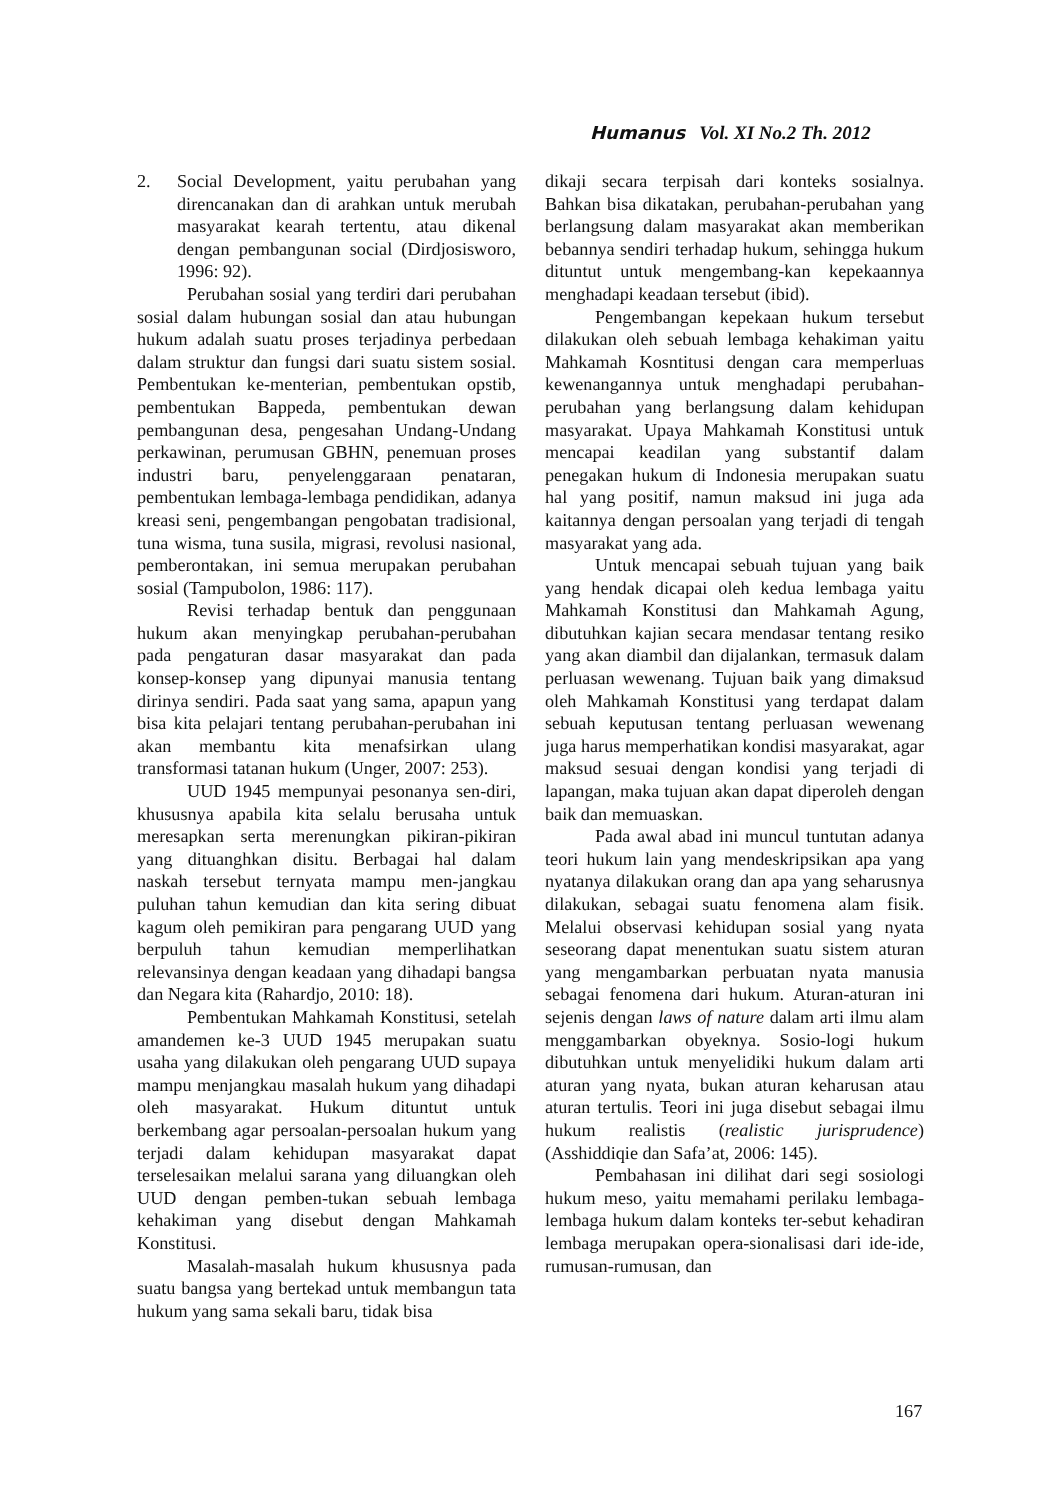Humanus Vol. XI No.2 Th. 2012
2. Social Development, yaitu perubahan yang direncanakan dan di arahkan untuk merubah masyarakat kearah tertentu, atau dikenal dengan pembangunan social (Dirdjosisworo, 1996: 92).
Perubahan sosial yang terdiri dari perubahan sosial dalam hubungan sosial dan atau hubungan hukum adalah suatu proses terjadinya perbedaan dalam struktur dan fungsi dari suatu sistem sosial. Pembentukan ke-menterian, pembentukan opstib, pembentukan Bappeda, pembentukan dewan pembangunan desa, pengesahan Undang-Undang perkawinan, perumusan GBHN, penemuan proses industri baru, penyelenggaraan penataran, pembentukan lembaga-lembaga pendidikan, adanya kreasi seni, pengembangan pengobatan tradisional, tuna wisma, tuna susila, migrasi, revolusi nasional, pemberontakan, ini semua merupakan perubahan sosial (Tampubolon, 1986: 117).
Revisi terhadap bentuk dan penggunaan hukum akan menyingkap perubahan-perubahan pada pengaturan dasar masyarakat dan pada konsep-konsep yang dipunyai manusia tentang dirinya sendiri. Pada saat yang sama, apapun yang bisa kita pelajari tentang perubahan-perubahan ini akan membantu kita menafsirkan ulang transformasi tatanan hukum (Unger, 2007: 253).
UUD 1945 mempunyai pesonanya sen-diri, khususnya apabila kita selalu berusaha untuk meresapkan serta merenungkan pikiran-pikiran yang dituanghkan disitu. Berbagai hal dalam naskah tersebut ternyata mampu men-jangkau puluhan tahun kemudian dan kita sering dibuat kagum oleh pemikiran para pengarang UUD yang berpuluh tahun kemudian memperlihatkan relevansinya dengan keadaan yang dihadapi bangsa dan Negara kita (Rahardjo, 2010: 18).
Pembentukan Mahkamah Konstitusi, setelah amandemen ke-3 UUD 1945 merupakan suatu usaha yang dilakukan oleh pengarang UUD supaya mampu menjangkau masalah hukum yang dihadapi oleh masyarakat. Hukum dituntut untuk berkembang agar persoalan-persoalan hukum yang terjadi dalam kehidupan masyarakat dapat terselesaikan melalui sarana yang diluangkan oleh UUD dengan pemben-tukan sebuah lembaga kehakiman yang disebut dengan Mahkamah Konstitusi.
Masalah-masalah hukum khususnya pada suatu bangsa yang bertekad untuk membangun tata hukum yang sama sekali baru, tidak bisa
dikaji secara terpisah dari konteks sosialnya. Bahkan bisa dikatakan, perubahan-perubahan yang berlangsung dalam masyarakat akan memberikan bebannya sendiri terhadap hukum, sehingga hukum dituntut untuk mengembang-kan kepekaannya menghadapi keadaan tersebut (ibid).
Pengembangan kepekaan hukum tersebut dilakukan oleh sebuah lembaga kehakiman yaitu Mahkamah Kosntitusi dengan cara memperluas kewenangannya untuk menghadapi perubahan-perubahan yang berlangsung dalam kehidupan masyarakat. Upaya Mahkamah Konstitusi untuk mencapai keadilan yang substantif dalam penegakan hukum di Indonesia merupakan suatu hal yang positif, namun maksud ini juga ada kaitannya dengan persoalan yang terjadi di tengah masyarakat yang ada.
Untuk mencapai sebuah tujuan yang baik yang hendak dicapai oleh kedua lembaga yaitu Mahkamah Konstitusi dan Mahkamah Agung, dibutuhkan kajian secara mendasar tentang resiko yang akan diambil dan dijalankan, termasuk dalam perluasan wewenang. Tujuan baik yang dimaksud oleh Mahkamah Konstitusi yang terdapat dalam sebuah keputusan tentang perluasan wewenang juga harus memperhatikan kondisi masyarakat, agar maksud sesuai dengan kondisi yang terjadi di lapangan, maka tujuan akan dapat diperoleh dengan baik dan memuaskan.
Pada awal abad ini muncul tuntutan adanya teori hukum lain yang mendeskripsikan apa yang nyatanya dilakukan orang dan apa yang seharusnya dilakukan, sebagai suatu fenomena alam fisik. Melalui observasi kehidupan sosial yang nyata seseorang dapat menentukan suatu sistem aturan yang mengambarkan perbuatan nyata manusia sebagai fenomena dari hukum. Aturan-aturan ini sejenis dengan laws of nature dalam arti ilmu alam menggambarkan obyeknya. Sosio-logi hukum dibutuhkan untuk menyelidiki hukum dalam arti aturan yang nyata, bukan aturan keharusan atau aturan tertulis. Teori ini juga disebut sebagai ilmu hukum realistis (realistic jurisprudence) (Asshiddiqie dan Safa’at, 2006: 145).
Pembahasan ini dilihat dari segi sosiologi hukum meso, yaitu memahami perilaku lembaga-lembaga hukum dalam konteks ter-sebut kehadiran lembaga merupakan opera-sionalisasi dari ide-ide, rumusan-rumusan, dan
167